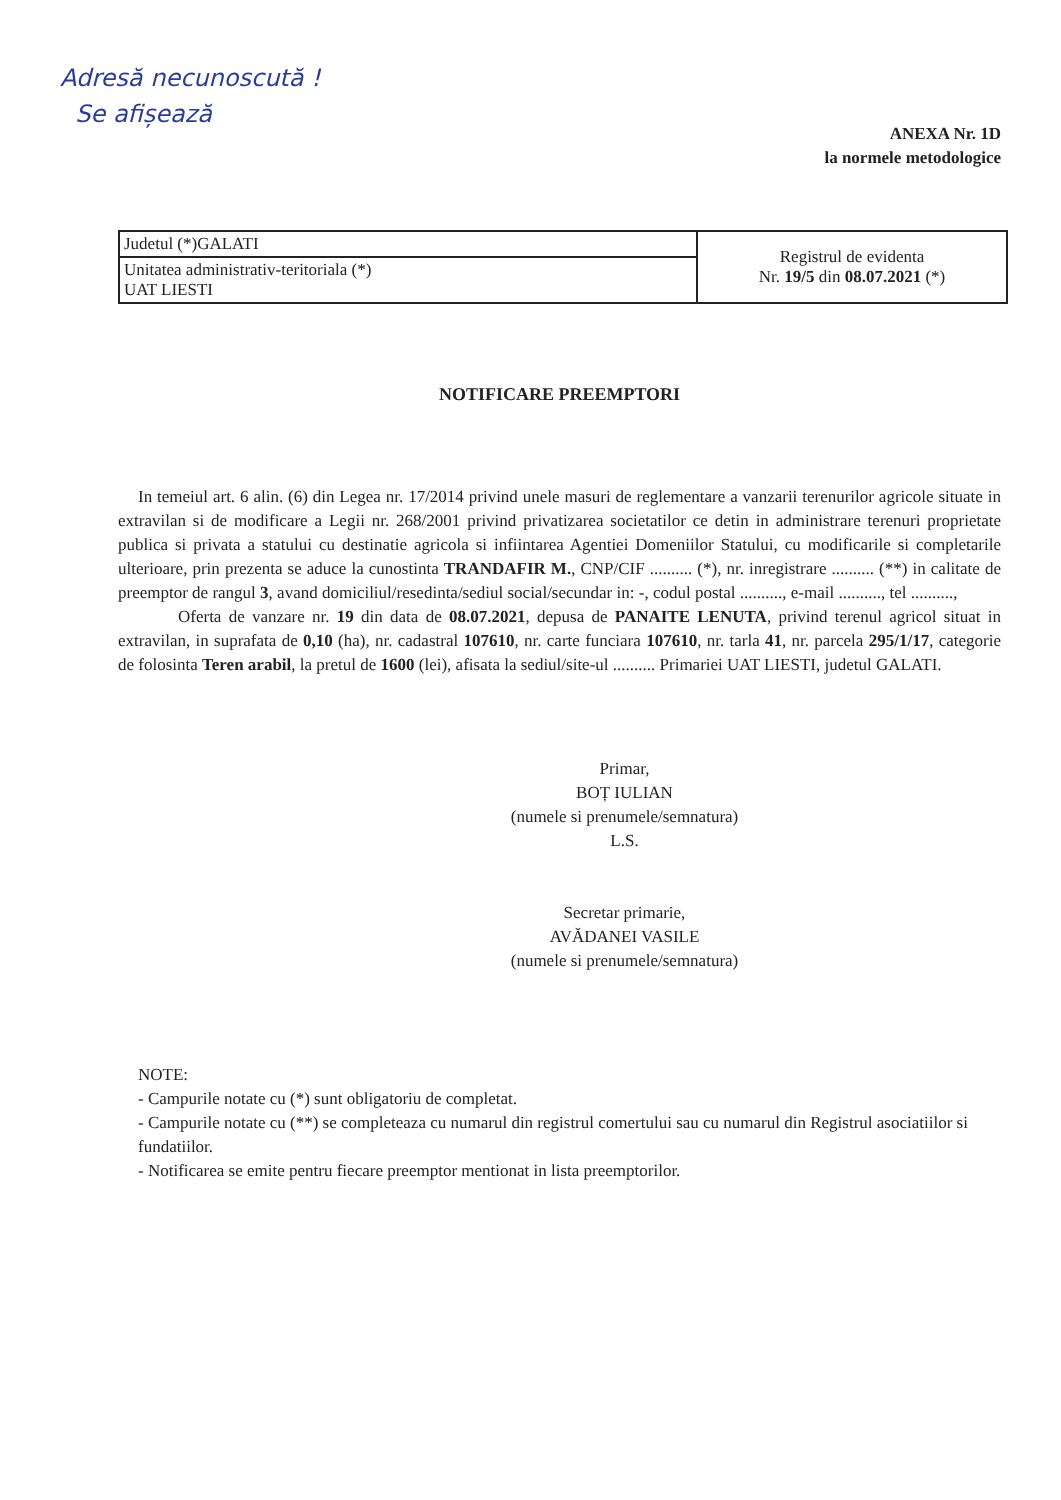Adresă necunoscută !
Se afișează
ANEXA Nr. 1D
la normele metodologice
| Judetul (*)GALATI | Registrul de evidenta Nr. 19/5 din 08.07.2021 (*) |
| Unitatea administrativ-teritoriala (*) UAT LIESTI | |
NOTIFICARE PREEMPTORI
In temeiul art. 6 alin. (6) din Legea nr. 17/2014 privind unele masuri de reglementare a vanzarii terenurilor agricole situate in extravilan si de modificare a Legii nr. 268/2001 privind privatizarea societatilor ce detin in administrare terenuri proprietate publica si privata a statului cu destinatie agricola si infiintarea Agentiei Domeniilor Statului, cu modificarile si completarile ulterioare, prin prezenta se aduce la cunostinta TRANDAFIR M., CNP/CIF .......... (*), nr. inregistrare .......... (**) in calitate de preemptor de rangul 3, avand domiciliul/resedinta/sediul social/secundar in: -, codul postal .........., e-mail .........., tel ..........,
Oferta de vanzare nr. 19 din data de 08.07.2021, depusa de PANAITE LENUTA, privind terenul agricol situat in extravilan, in suprafata de 0,10 (ha), nr. cadastral 107610, nr. carte funciara 107610, nr. tarla 41, nr. parcela 295/1/17, categorie de folosinta Teren arabil, la pretul de 1600 (lei), afisata la sediul/site-ul .......... Primariei UAT LIESTI, judetul GALATI.
Primar,
BOȚ IULIAN
(numele si prenumele/semnatura)
L.S.
Secretar primarie,
AVĂDANEI VASILE
(numele si prenumele/semnatura)
NOTE:
- Campurile notate cu (*) sunt obligatoriu de completat.
- Campurile notate cu (**) se completeaza cu numarul din registrul comertului sau cu numarul din Registrul asociatiilor si fundatiilor.
- Notificarea se emite pentru fiecare preemptor mentionat in lista preemptorilor.